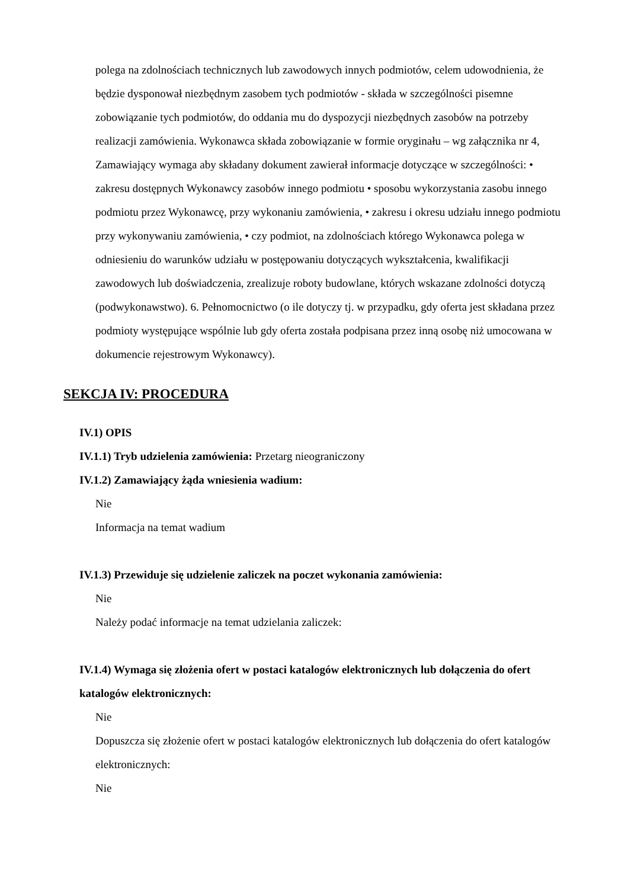polega na zdolnościach technicznych lub zawodowych innych podmiotów, celem udowodnienia, że będzie dysponował niezbędnym zasobem tych podmiotów - składa w szczególności pisemne zobowiązanie tych podmiotów, do oddania mu do dyspozycji niezbędnych zasobów na potrzeby realizacji zamówienia. Wykonawca składa zobowiązanie w formie oryginału – wg załącznika nr 4, Zamawiający wymaga aby składany dokument zawierał informacje dotyczące w szczególności: • zakresu dostępnych Wykonawcy zasobów innego podmiotu • sposobu wykorzystania zasobu innego podmiotu przez Wykonawcę, przy wykonaniu zamówienia, • zakresu i okresu udziału innego podmiotu przy wykonywaniu zamówienia, • czy podmiot, na zdolnościach którego Wykonawca polega w odniesieniu do warunków udziału w postępowaniu dotyczących wykształcenia, kwalifikacji zawodowych lub doświadczenia, zrealizuje roboty budowlane, których wskazane zdolności dotyczą (podwykonawstwo). 6. Pełnomocnictwo (o ile dotyczy tj. w przypadku, gdy oferta jest składana przez podmioty występujące wspólnie lub gdy oferta została podpisana przez inną osobę niż umocowana w dokumencie rejestrowym Wykonawcy).
SEKCJA IV: PROCEDURA
IV.1) OPIS
IV.1.1) Tryb udzielenia zamówienia: Przetarg nieograniczony
IV.1.2) Zamawiający żąda wniesienia wadium:
Nie
Informacja na temat wadium
IV.1.3) Przewiduje się udzielenie zaliczek na poczet wykonania zamówienia:
Nie
Należy podać informacje na temat udzielania zaliczek:
IV.1.4) Wymaga się złożenia ofert w postaci katalogów elektronicznych lub dołączenia do ofert katalogów elektronicznych:
Nie
Dopuszcza się złożenie ofert w postaci katalogów elektronicznych lub dołączenia do ofert katalogów elektronicznych:
Nie